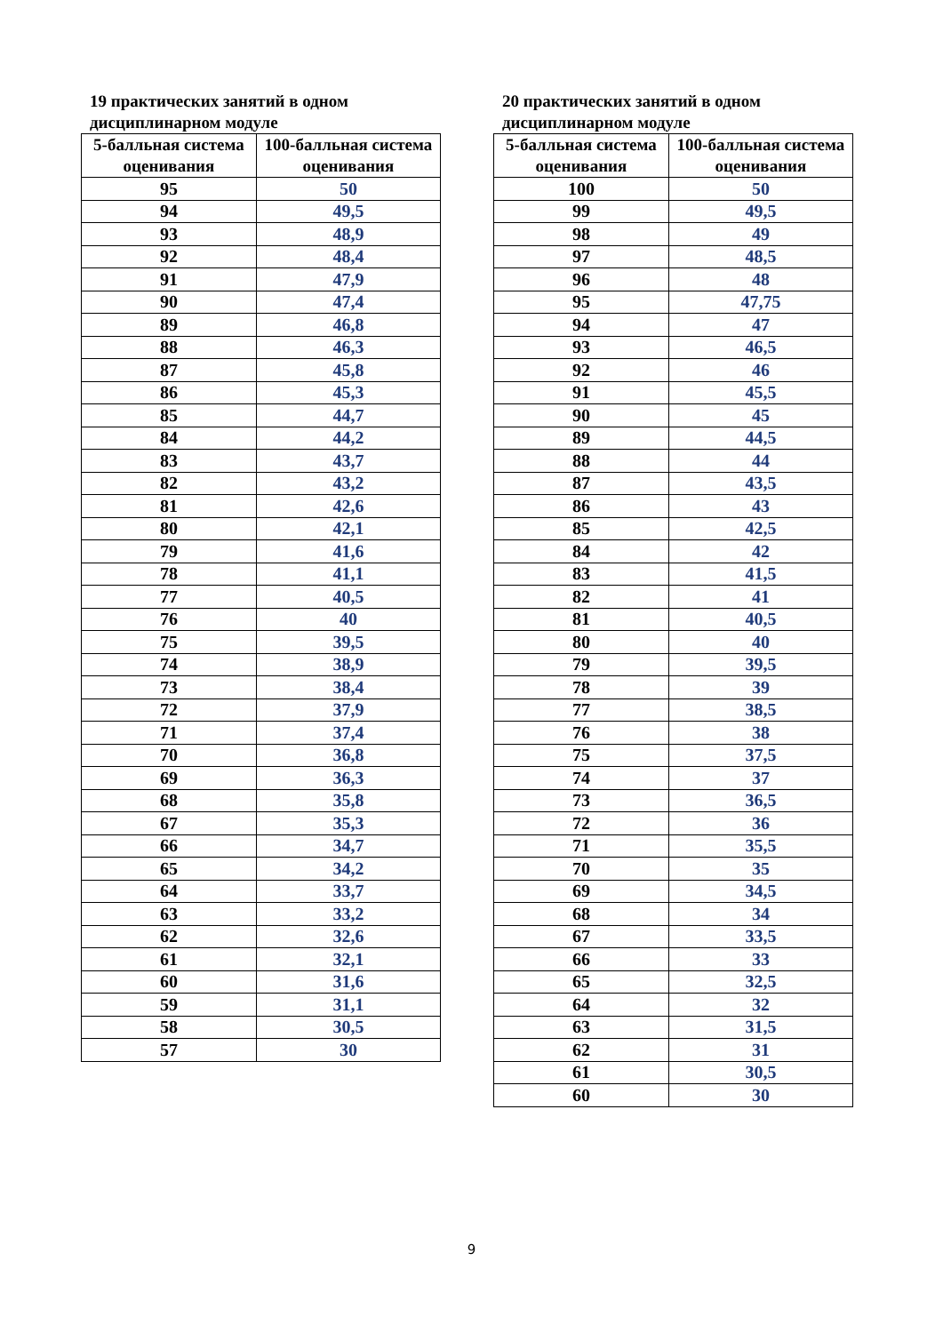19 практических занятий в одном дисциплинарном модуле
| 5-балльная система оценивания | 100-балльная система оценивания |
| --- | --- |
| 95 | 50 |
| 94 | 49,5 |
| 93 | 48,9 |
| 92 | 48,4 |
| 91 | 47,9 |
| 90 | 47,4 |
| 89 | 46,8 |
| 88 | 46,3 |
| 87 | 45,8 |
| 86 | 45,3 |
| 85 | 44,7 |
| 84 | 44,2 |
| 83 | 43,7 |
| 82 | 43,2 |
| 81 | 42,6 |
| 80 | 42,1 |
| 79 | 41,6 |
| 78 | 41,1 |
| 77 | 40,5 |
| 76 | 40 |
| 75 | 39,5 |
| 74 | 38,9 |
| 73 | 38,4 |
| 72 | 37,9 |
| 71 | 37,4 |
| 70 | 36,8 |
| 69 | 36,3 |
| 68 | 35,8 |
| 67 | 35,3 |
| 66 | 34,7 |
| 65 | 34,2 |
| 64 | 33,7 |
| 63 | 33,2 |
| 62 | 32,6 |
| 61 | 32,1 |
| 60 | 31,6 |
| 59 | 31,1 |
| 58 | 30,5 |
| 57 | 30 |
20 практических занятий в одном дисциплинарном модуле
| 5-балльная система оценивания | 100-балльная система оценивания |
| --- | --- |
| 100 | 50 |
| 99 | 49,5 |
| 98 | 49 |
| 97 | 48,5 |
| 96 | 48 |
| 95 | 47,75 |
| 94 | 47 |
| 93 | 46,5 |
| 92 | 46 |
| 91 | 45,5 |
| 90 | 45 |
| 89 | 44,5 |
| 88 | 44 |
| 87 | 43,5 |
| 86 | 43 |
| 85 | 42,5 |
| 84 | 42 |
| 83 | 41,5 |
| 82 | 41 |
| 81 | 40,5 |
| 80 | 40 |
| 79 | 39,5 |
| 78 | 39 |
| 77 | 38,5 |
| 76 | 38 |
| 75 | 37,5 |
| 74 | 37 |
| 73 | 36,5 |
| 72 | 36 |
| 71 | 35,5 |
| 70 | 35 |
| 69 | 34,5 |
| 68 | 34 |
| 67 | 33,5 |
| 66 | 33 |
| 65 | 32,5 |
| 64 | 32 |
| 63 | 31,5 |
| 62 | 31 |
| 61 | 30,5 |
| 60 | 30 |
9